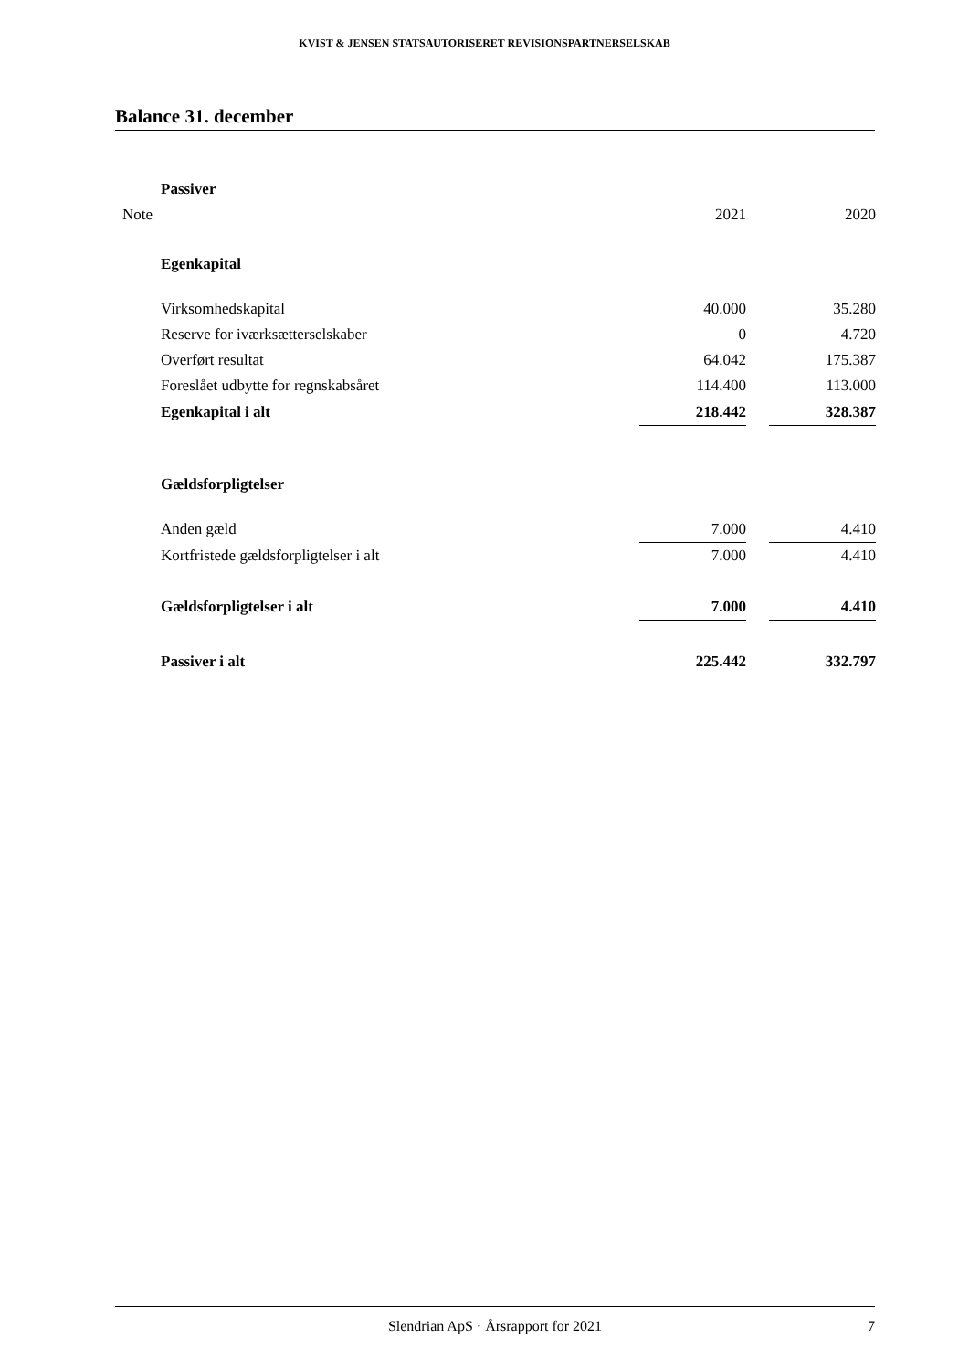KVIST & JENSEN STATSAUTORISERET REVISIONSPARTNERSELSKAB
Balance 31. december
| | Passiver | | | |
| Note | | 2021 | | 2020 |
| | Egenkapital | | | |
| | Virksomhedskapital | 40.000 | | 35.280 |
| | Reserve for iværksætterselskaber | 0 | | 4.720 |
| | Overført resultat | 64.042 | | 175.387 |
| | Foreslået udbytte for regnskabsåret | 114.400 | | 113.000 |
| | Egenkapital i alt | 218.442 | | 328.387 |
| | Gældsforpligtelser | | | |
| | Anden gæld | 7.000 | | 4.410 |
| | Kortfristede gældsforpligtelser i alt | 7.000 | | 4.410 |
| | Gældsforpligtelser i alt | 7.000 | | 4.410 |
| | Passiver i alt | 225.442 | | 332.797 |
Slendrian ApS · Årsrapport for 2021 7